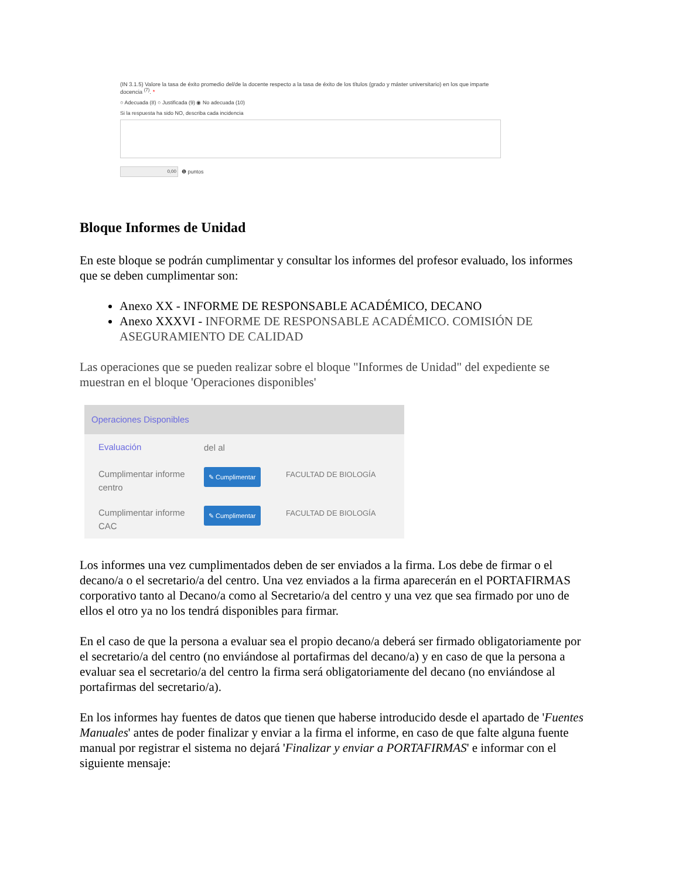(IN 3.1.5) Valore la tasa de éxito promedio del/de la docente respecto a la tasa de éxito de los títulos (grado y máster universitario) en los que imparte docencia <sup>(7)</sup>. *
○ Adecuada (8) ○ Justificada (9) ◉ No adecuada (10)
Si la respuesta ha sido NO, describa cada incidencia
0,00 ❶ puntos
Bloque Informes de Unidad
En este bloque se podrán cumplimentar y consultar los informes del profesor evaluado, los informes que se deben cumplimentar son:
Anexo XX - INFORME DE RESPONSABLE ACADÉMICO, DECANO
Anexo XXXVI - INFORME DE RESPONSABLE ACADÉMICO. COMISIÓN DE ASEGURAMIENTO DE CALIDAD
Las operaciones que se pueden realizar sobre el bloque "Informes de Unidad" del expediente se muestran en el bloque 'Operaciones disponibles'
Operaciones Disponibles
Evaluación
del al
Cumplimentar informe centro
✎ Cumplimentar
FACULTAD DE BIOLOGÍA
Cumplimentar informe CAC
✎ Cumplimentar
FACULTAD DE BIOLOGÍA
Los informes una vez cumplimentados deben de ser enviados a la firma. Los debe de firmar o el decano/a o el secretario/a del centro. Una vez enviados a la firma aparecerán en el PORTAFIRMAS corporativo tanto al Decano/a como al Secretario/a del centro y una vez que sea firmado por uno de ellos el otro ya no los tendrá disponibles para firmar.
En el caso de que la persona a evaluar sea el propio decano/a deberá ser firmado obligatoriamente por el secretario/a del centro (no enviándose al portafirmas del decano/a) y en caso de que la persona a evaluar sea el secretario/a del centro la firma será obligatoriamente del decano (no enviándose al portafirmas del secretario/a).
En los informes hay fuentes de datos que tienen que haberse introducido desde el apartado de 'Fuentes Manuales' antes de poder finalizar y enviar a la firma el informe, en caso de que falte alguna fuente manual por registrar el sistema no dejará 'Finalizar y enviar a PORTAFIRMAS' e informar con el siguiente mensaje: